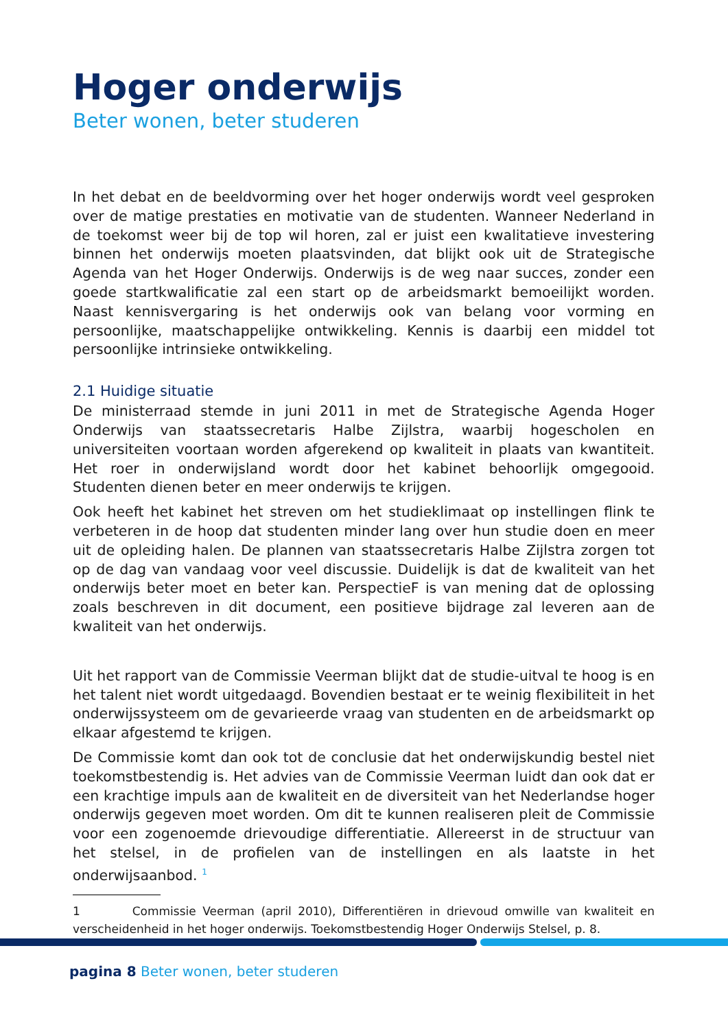Hoger onderwijs
Beter wonen, beter studeren
In het debat en de beeldvorming over het hoger onderwijs wordt veel gesproken over de matige prestaties en motivatie van de studenten. Wanneer Nederland in de toekomst weer bij de top wil horen, zal er juist een kwalitatieve investering binnen het onderwijs moeten plaatsvinden, dat blijkt ook uit de Strategische Agenda van het Hoger Onderwijs. Onderwijs is de weg naar succes, zonder een goede startkwalificatie zal een start op de arbeidsmarkt bemoeilijkt worden. Naast kennisvergaring is het onderwijs ook van belang voor vorming en persoonlijke, maatschappelijke ontwikkeling. Kennis is daarbij een middel tot persoonlijke intrinsieke ontwikkeling.
2.1 Huidige situatie
De ministerraad stemde in juni 2011 in met de Strategische Agenda Hoger Onderwijs van staatssecretaris Halbe Zijlstra, waarbij hogescholen en universiteiten voortaan worden afgerekend op kwaliteit in plaats van kwantiteit. Het roer in onderwijsland wordt door het kabinet behoorlijk omgegooid. Studenten dienen beter en meer onderwijs te krijgen.
Ook heeft het kabinet het streven om het studieklimaat op instellingen flink te verbeteren in de hoop dat studenten minder lang over hun studie doen en meer uit de opleiding halen. De plannen van staatssecretaris Halbe Zijlstra zorgen tot op de dag van vandaag voor veel discussie. Duidelijk is dat de kwaliteit van het onderwijs beter moet en beter kan. PerspectieF is van mening dat de oplossing zoals beschreven in dit document, een positieve bijdrage zal leveren aan de kwaliteit van het onderwijs.
Uit het rapport van de Commissie Veerman blijkt dat de studie-uitval te hoog is en het talent niet wordt uitgedaagd. Bovendien bestaat er te weinig flexibiliteit in het onderwijssysteem om de gevarieerde vraag van studenten en de arbeidsmarkt op elkaar afgestemd te krijgen.
De Commissie komt dan ook tot de conclusie dat het onderwijskundig bestel niet toekomstbestendig is. Het advies van de Commissie Veerman luidt dan ook dat er een krachtige impuls aan de kwaliteit en de diversiteit van het Nederlandse hoger onderwijs gegeven moet worden. Om dit te kunnen realiseren pleit de Commissie voor een zogenoemde drievoudige differentiatie. Allereerst in de structuur van het stelsel, in de profielen van de instellingen en als laatste in het onderwijsaanbod. <sup>1</sup>
1 Commissie Veerman (april 2010), Differentiëren in drievoud omwille van kwaliteit en verscheidenheid in het hoger onderwijs. Toekomstbestendig Hoger Onderwijs Stelsel, p. 8.
pagina 8 Beter wonen, beter studeren